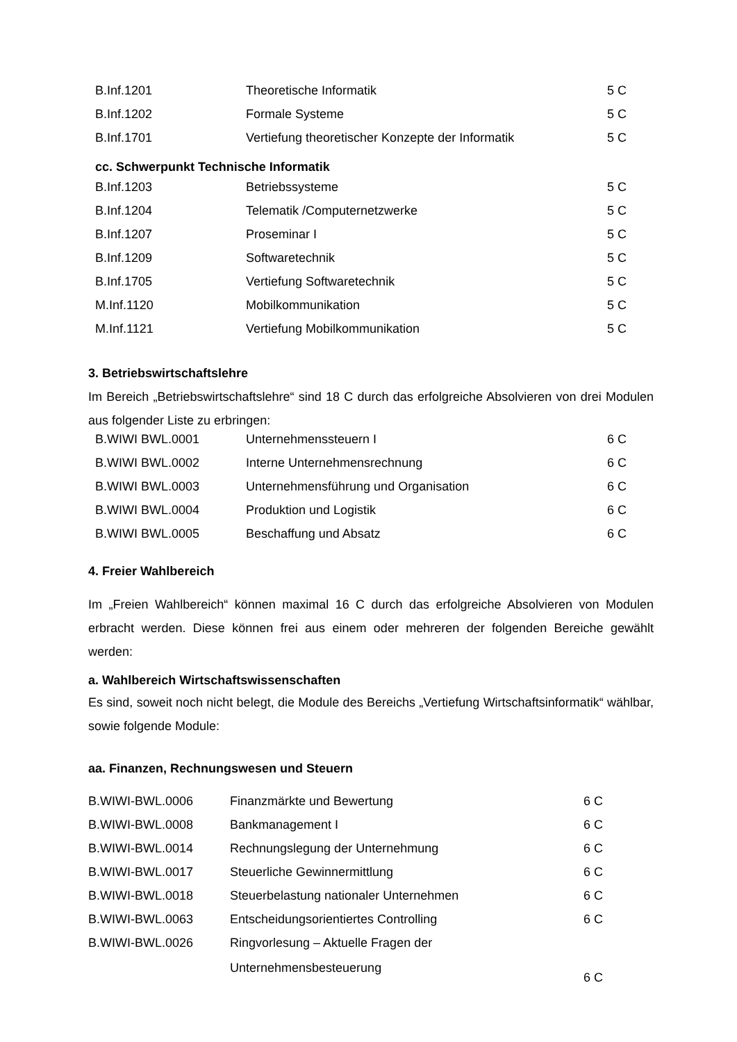| B.Inf.1201 | Theoretische Informatik | 5 C |
| B.Inf.1202 | Formale Systeme | 5 C |
| B.Inf.1701 | Vertiefung theoretischer Konzepte der Informatik | 5 C |
cc. Schwerpunkt Technische Informatik
| B.Inf.1203 | Betriebssysteme | 5 C |
| B.Inf.1204 | Telematik /Computernetzwerke | 5 C |
| B.Inf.1207 | Proseminar I | 5 C |
| B.Inf.1209 | Softwaretechnik | 5 C |
| B.Inf.1705 | Vertiefung Softwaretechnik | 5 C |
| M.Inf.1120 | Mobilkommunikation | 5 C |
| M.Inf.1121 | Vertiefung Mobilkommunikation | 5 C |
3. Betriebswirtschaftslehre
Im Bereich „Betriebswirtschaftslehre“ sind 18 C durch das erfolgreiche Absolvieren von drei Modulen aus folgender Liste zu erbringen:
| B.WIWI BWL.0001 | Unternehmenssteuern I | 6 C |
| B.WIWI BWL.0002 | Interne Unternehmensrechnung | 6 C |
| B.WIWI BWL.0003 | Unternehmensführung und Organisation | 6 C |
| B.WIWI BWL.0004 | Produktion und Logistik | 6 C |
| B.WIWI BWL.0005 | Beschaffung und Absatz | 6 C |
4. Freier Wahlbereich
Im „Freien Wahlbereich“ können maximal 16 C durch das erfolgreiche Absolvieren von Modulen erbracht werden. Diese können frei aus einem oder mehreren der folgenden Bereiche gewählt werden:
a. Wahlbereich Wirtschaftswissenschaften
Es sind, soweit noch nicht belegt, die Module des Bereichs „Vertiefung Wirtschaftsinformatik“ wählbar, sowie folgende Module:
aa. Finanzen, Rechnungswesen und Steuern
| B.WIWI-BWL.0006 | Finanzmärkte und Bewertung | 6 C |
| B.WIWI-BWL.0008 | Bankmanagement I | 6 C |
| B.WIWI-BWL.0014 | Rechnungslegung der Unternehmung | 6 C |
| B.WIWI-BWL.0017 | Steuerliche Gewinnermittlung | 6 C |
| B.WIWI-BWL.0018 | Steuerbelastung nationaler Unternehmen | 6 C |
| B.WIWI-BWL.0063 | Entscheidungsorientiertes Controlling | 6 C |
| B.WIWI-BWL.0026 | Ringvorlesung – Aktuelle Fragen der Unternehmensbesteuerung | 6 C |